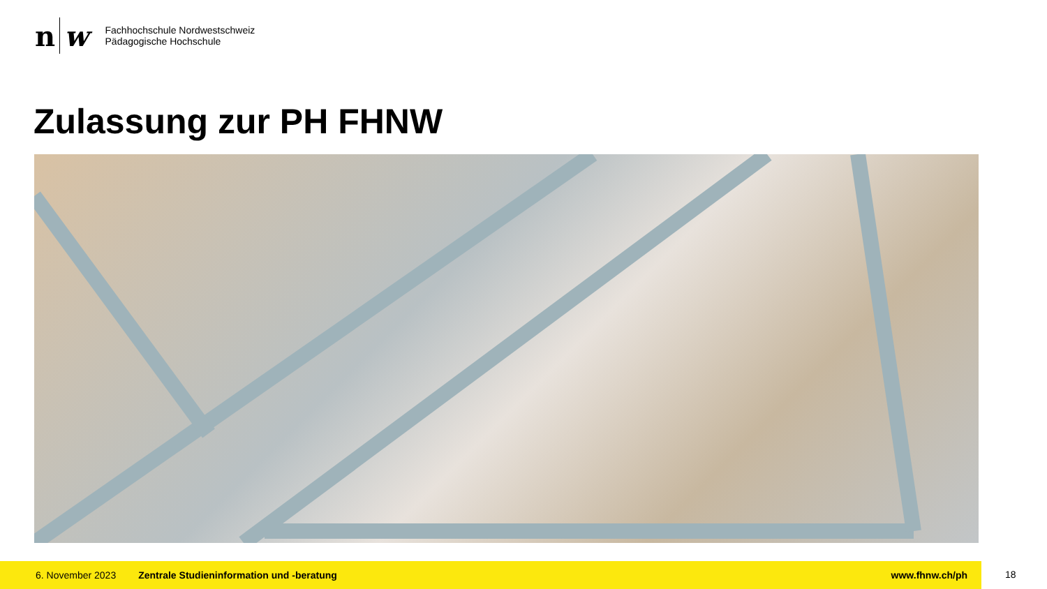n w
Fachhochschule Nordwestschweiz
Pädagogische Hochschule
Zulassung zur PH FHNW
6. November 2023 Zentrale Studieninformation und -beratung www.fhnw.ch/ph
18